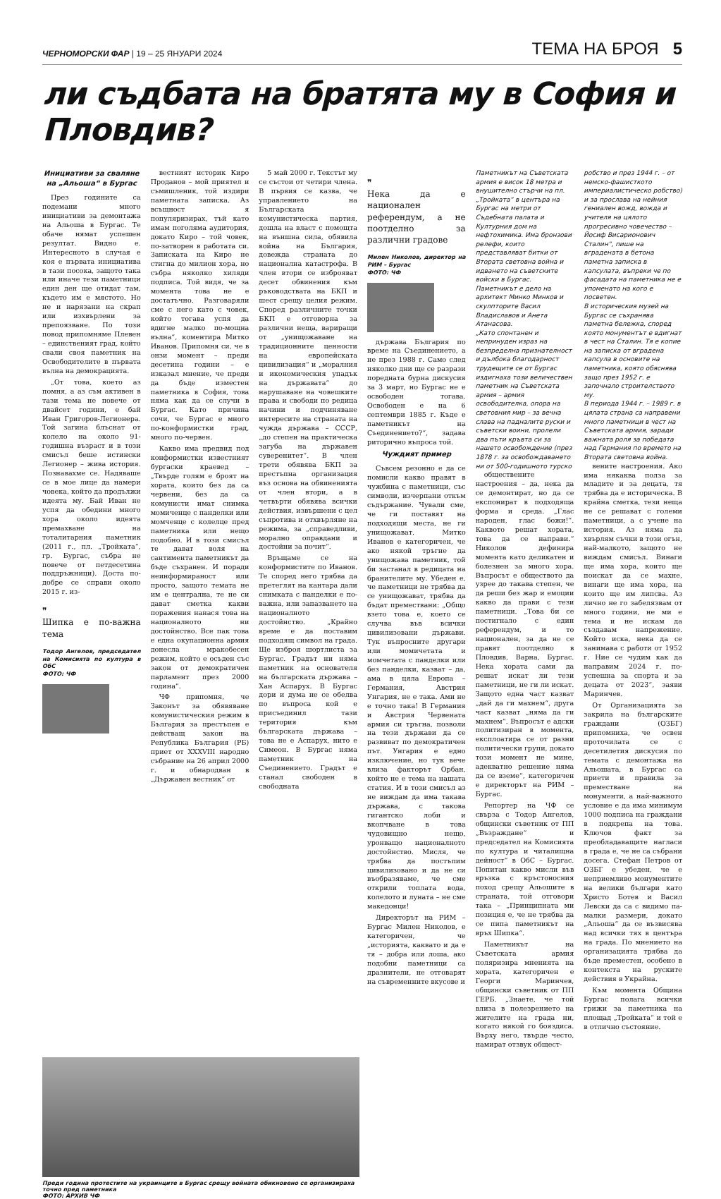ЧЕРНОМОРСКИ ФАР | 19 – 25 ЯНУАРИ 2024 ТЕМА НА БРОЯ 5
ли съдбата на братята му в София и Пловдив?
Инициативи за сваляне на „Альоша“ в Бургас
През годините са подемани много инициативи за демонтажа на Альоша в Бургас. Те обаче нямат успешен резултат. Видно е. Интересното в случая е коя е първата инициатива в тази посока, защото така или иначе тези паметници един ден ще отидат там, където им е мястото. Но не и нарязани на скрап или изхвърлени за препоязване. По този повод припомняме Плевен – единственият град, който свали своя паметник на Освободителите в първата вълна на демокрацията.
„От това, което аз помня, а аз съм активен в тази тема не повече от двайсет години, е бай Иван Григоров-Легионера. Той загина блъснат от колело на около 91-годишна възраст и в този смисъл беше истински Легионер – жива история. Познавахме се. Надяваше се в мое лице да намери човека, който да продължи идеята му. Бай Иван не успя да обедини много хора около идеята премахване на тоталитарния паметник (2011 г., пл. „Тройката“, гр. Бургас, събра не повече от петдесетина поддръжници). Доста по-добре се справи около 2015 г. из-
❞
Шипка е по-важна тема
Тодор Ангелов, председател на Комисията по култура в ОбС
ФОТО: ЧФ
вестният историк Киро Проданов – мой приятел и съмишленик, той издири паметната записка. Аз всъщност я популяризирах, тъй като имам поголяма аудитория, докато Киро – той човек, по-затворен в работата си. Записката на Киро не стигна до милион хора, но събра няколко хиляди подписа. Той видя, че за момента това не е достатъчно. Разговаряли сме с него като с човек, който тогава успя да вдигне малко по-мощна вълна“, коментира Митко Иванов. Припомня си, че в онзи момент – преди десетина години – е изказал мнение, че преди да бъде изместен паметника в София, това няма как да се случи в Бургас. Като причина сочи, че Бургас е много по-конформистки град, много по-червен.
Какво има предвид под конформистки известният бургаски краевед – „Твърде голям е броят на хората, които без да са червени, без да са комунисти имат снимка момиченце с панделки или момченце с колелце пред паметника или нещо подобно. И в този смисъл те дават воля на сантимента паметникът да бъде съхранен. И поради неинформираност или просто, защото темата не им е централна, те не си дават сметка какви поражения нанася това на националното ни достойнство. Все пак това е една окупационна армия донесла мракобесен режим, който е осъден със закон от демократичен парламент през 2000 година“.
ЧФ припомня, че Законът за обявяване комунистическия режим в България за престъпен е действащ закон на Република България (РБ) приет от XXXVIII народно събрание на 26 април 2000 г. и обнародван в „Държавен вестник“ от
5 май 2000 г. Текстът му се състои от четири члена. В първия се казва, че управлението на Българската комунистическа партия, дошла на власт с помощта на външна сила, обявила война на България, довежда страната до национална катастрофа. В член втори се изброяват десет обвинения към ръководствата на БКП и шест срещу целия режим. Според различните точки БКП е отговорна за различни неща, вариращи от „унищожаване на традиционните ценности на европейската цивилизация“ и „моралния и икономическия упадък на държавата“ до нарушаване на човешките права и свободи по редица начини и подчиняване интересите на страната на чужда държава – СССР, „до степен на практическа загуба на държавен суверенитет“. В член трети обявява БКП за престъпна организация въз основа на обвиненията от член втори, а в четвърти обявява всички действия, извършени с цел съпротива и отхвърляне на режима, за „справедливи, морално оправдани и достойни за почит“.
Връщаме се на конформистите по Иванов. Те според него трябва да претеглят на кантара дали снимката с панделки е по-важна, или запазването на националното достойнство. „Крайно време е да поставим подходящ символ на града. Ще изброя шортлиста за Бургас. Градът ни няма паметник на основателя на българската държава – Хан Аспарух. В Бургас дори и дума не се обелва по въпроса кой е присъединил тази територия към българската държава – това не е Аспарух, нито е Симеон. В Бургас няма паметник на Съединението. Градът е станал свободен в свободната
❞
Нека да е национален референдум, а не поотделно за различни градове
Милен Николов, директор на РИМ – Бургас
ФОТО: ЧФ
държава България по време на Съединението, а не през 1988 г. Само след няколко дни ще се разрази поредната бурна дискусия за 3 март, но Бургас не е освободен тогава. Освободен е на 6 септември 1885 г. Къде е паметникът на Съединението?“, задава риторично въпроса той.
Чуждият пример
Съвсем резонно е да се помисли какво правят в чужбина с паметници, със символи, изчерпани откъм съдържание. Чували сме, че ги поставят на подходящи места, не ги унищожават. Митко Иванов е категоричен, че ако някой тръгне да унищожава паметник, той би застанал в редицата на бранителите му. Убеден е, че паметници не трябва да се унищожават, трябва да бъдат премествани: „Общо взето това е, което се случва във всички цивилизовани държави. Тук въпросните другари или момичетата и момчетата с панделки или без панделки, казват – да, ама в цяла Европа – Германия, Австрия Унгария, не е така. Ами не е точно така! В Германия и Австрия Червената армия си тръгна, позволи на тези държави да се развиват по демократичен път. Унгария е едно изключение, но тук вече влиза факторът Орбан, който не е тема на нашата статия. И в този смисъл аз не виждам да има такава държава, с такова гигантско лоби и вкопчване в това чудовищно нещо, уронващо националното достойнство. Мисля, че трябва да постъпим цивилизовано и да не си въобразяваме, че сме открили топлата вода, колелото и луната – не сме македонци!
Директорът на РИМ – Бургас Милен Николов, е категоричен, че „историята, каквато и да е тя – добра или лоша, ако подобни паметници са дразнители, не отговарят на съвременните вкусове и
Паметникът на Съветската армия е висок 18 метра и внушително стърчи на пл. „Тройката“ в центъра на Бургас на метри от Съдебната палата и Културния дом на нефтохимика. Има бронзови релефи, които представляват битки от Втората световна война и идването на съветските войски в Бургас. Паметникът е дело на архитект Минко Минков и скулпторите Васил Владиславов и Анета Атанасова.
„Като спонтанен и непринуден израз на безпределна признателност и дълбока благодарност трудещите се от Бургас издигнаха този величествен паметник на Съветската армия – армия освободителка, опора на световния мир – за вечна слава на падналите руски и съветски воини, пролели два пъти кръвта си за нашето освобождение (през 1878 г. за освобождаването ни от 500-годишното турско
обществените настроения – да, нека да се демонтират, но да се експонират в подходяща форма и среда. „Глас народен, глас божи!“. Каквото решат хората, това да се направи.“ Николов дефинира момента като деликатен и болезнен за много хора. Въпросът е обществото да узрее до такава степен, че да реши без жар и емоции какво да прави с тези паметници. „Това би се постигнало с един референдум, и то национален, за да не се правят поотделно в Пловдив, Варна, Бургас. Нека хората сами да решат искат ли тези паметници, не ги ли искат. Защото една част казват „дай да ги махнем“, друга част казват „няма да ги махнем“. Въпросът е адски политизиран в момента, експлоатира се от разни политически групи, докато този момент не мине, адекватно решение няма да се вземе“, категоричен е директорът на РИМ – Бургас.
Репортер на ЧФ се свърза с Тодор Ангелов, общински съветник от ПП „Възраждане“ и председател на Комисията по култура и читалищна дейност“ в ОбС – Бургас. Попитан какво мисли във връзка с кръстоносния поход срещу Альошите в страната, той отговори така – „Принципната ми позиция е, че не трябва да се пипа паметникът на връх Шипка“.
Паметникът на Съветската армия поляризира мненията на хората, категоричен е Георги Маринчев, общински съветник от ПП ГЕРБ. „Знаете, че той влиза в полезрението на жителите на града ни, когато някой го бояздиса. Върху него, твърде често, намират отзвук общест-
робство и през 1944 г. – от немско-фашисткото империалистическо робство) и за прослава на нейния гениален вожд, вожда и учителя на цялото прогресивно човечество – Йосиф Висарионович Сталин“, пише на вградената в бетона паметна записка в капсулата, въпреки че по фасадата на паметника не е упоменато на кого е посветен.
В историческия музей на Бургас се съхранява паметна бележка, според която монументът е вдигнат в чест на Сталин. Тя е копие на записка от вградена капсула в основите на паметника, която обяснява защо през 1952 г. е започнало строителството му.
В периода 1944 г. – 1989 г. в цялата страна са направени много паметници в чест на Съветската армия, заради важната роля за победата над Германия по времето на Втората световна война.
вените настроения. Ако има някаква полза за младите и за децата, тя трябва да е историческа. В крайна сметка, тези неща не се решават с големи паметници, а с учене на история. Аз няма да хвърлям съчки в този огън, най-малкото, защото не виждам смисъл. Винаги ще има хора, които ще поискат да се махне, винаги ще има хора, на които ще им липсва. Аз лично не го забелязвам от много години, не ми е тема и не искам да създавам напрежение. Който иска, нека да се занимава с работи от 1952 г. Ние се чудим как да направим 2024 г. по-успешна за спорта и за децата от 2023“, заяви Маринчев.
От Организацията за закрила на българските граждани (ОЗБГ) припомниха, че освен проточилата се с десетилетия дискусия по темата с демонтажа на Альошата, в Бургас са приети и правила за преместване на монументи, а най-важното условие е да има минимум 1000 подписа на граждани в подкрепа на това. Ключов факт за преобладаващите нагласи в града е, че не са събрани досега. Стефан Петров от ОЗБГ е убеден, че е неприемливо монументите на велики българи като Христо Ботев и Васил Левски да са с видимо па-малки размери, докато „Альоша“ да се възвисява над всички тях в центъра на града. По мнението на организацията трябва да бъде преместен, особено в контекста на руските действия в Украйна.
Към момента Община Бургас полага всички грижи за паметника на площад „Тройката“ и той е в отлично състояние.
Преди година протестите на украинците в Бургас срещу войната обикновено се организираха точно пред паметника
ФОТО: АРХИВ ЧФ